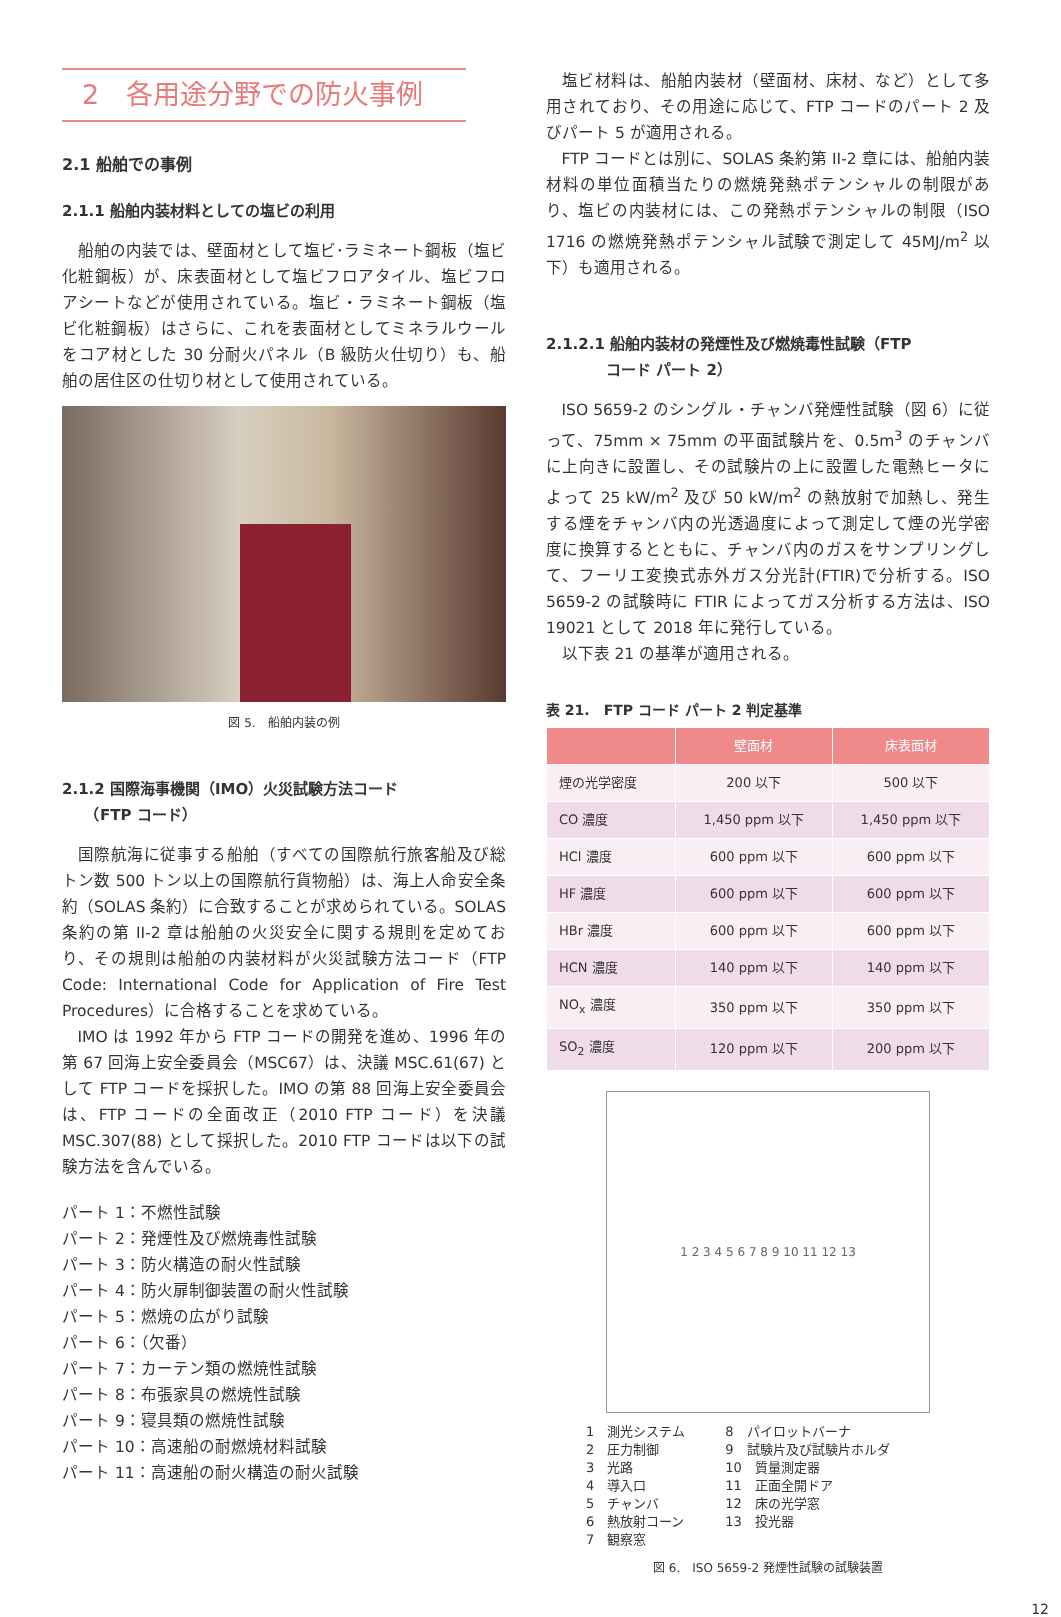2　各用途分野での防火事例
2.1 船舶での事例
2.1.1 船舶内装材料としての塩ビの利用
船舶の内装では、壁面材として塩ビ･ラミネート鋼板（塩ビ化粧鋼板）が、床表面材として塩ビフロアタイル、塩ビフロアシートなどが使用されている。塩ビ・ラミネート鋼板（塩ビ化粧鋼板）はさらに、これを表面材としてミネラルウールをコア材とした 30 分耐火パネル（B 級防火仕切り）も、船舶の居住区の仕切り材として使用されている。
図 5.　船舶内装の例
2.1.2 国際海事機関（IMO）火災試験方法コード
　　（FTP コード）
国際航海に従事する船舶（すべての国際航行旅客船及び総トン数 500 トン以上の国際航行貨物船）は、海上人命安全条約（SOLAS 条約）に合致することが求められている。SOLAS 条約の第 II-2 章は船舶の火災安全に関する規則を定めており、その規則は船舶の内装材料が火災試験方法コード（FTP Code: International Code for Application of Fire Test Procedures）に合格することを求めている。
IMO は 1992 年から FTP コードの開発を進め、1996 年の第 67 回海上安全委員会（MSC67）は、決議 MSC.61(67) として FTP コードを採択した。IMO の第 88 回海上安全委員会は、FTP コードの全面改正（2010 FTP コード）を決議 MSC.307(88) として採択した。2010 FTP コードは以下の試験方法を含んでいる。
パート 1：不燃性試験
パート 2：発煙性及び燃焼毒性試験
パート 3：防火構造の耐火性試験
パート 4：防火扉制御装置の耐火性試験
パート 5：燃焼の広がり試験
パート 6：（欠番）
パート 7：カーテン類の燃焼性試験
パート 8：布張家具の燃焼性試験
パート 9：寝具類の燃焼性試験
パート 10：高速船の耐燃焼材料試験
パート 11：高速船の耐火構造の耐火試験
塩ビ材料は、船舶内装材（壁面材、床材、など）として多用されており、その用途に応じて、FTP コードのパート 2 及びパート 5 が適用される。
FTP コードとは別に、SOLAS 条約第 II-2 章には、船舶内装材料の単位面積当たりの燃焼発熱ポテンシャルの制限があり、塩ビの内装材には、この発熱ポテンシャルの制限（ISO 1716 の燃焼発熱ポテンシャル試験で測定して 45MJ/m<sup>2</sup> 以下）も適用される。
2.1.2.1 船舶内装材の発煙性及び燃焼毒性試験（FTP
　　　　コード パート 2）
ISO 5659-2 のシングル・チャンバ発煙性試験（図 6）に従って、75mm × 75mm の平面試験片を、0.5m<sup>3</sup> のチャンバに上向きに設置し、その試験片の上に設置した電熱ヒータによって 25 kW/m<sup>2</sup> 及び 50 kW/m<sup>2</sup> の熱放射で加熱し、発生する煙をチャンバ内の光透過度によって測定して煙の光学密度に換算するとともに、チャンバ内のガスをサンプリングして、フーリエ変換式赤外ガス分光計(FTIR)で分析する。ISO 5659-2 の試験時に FTIR によってガス分析する方法は、ISO 19021 として 2018 年に発行している。
以下表 21 の基準が適用される。
表 21.　FTP コード パート 2 判定基準
| | 壁面材 | 床表面材 |
| --- | --- | --- |
| 煙の光学密度 | 200 以下 | 500 以下 |
| CO 濃度 | 1,450 ppm 以下 | 1,450 ppm 以下 |
| HCl 濃度 | 600 ppm 以下 | 600 ppm 以下 |
| HF 濃度 | 600 ppm 以下 | 600 ppm 以下 |
| HBr 濃度 | 600 ppm 以下 | 600 ppm 以下 |
| HCN 濃度 | 140 ppm 以下 | 140 ppm 以下 |
| NO<sub>x</sub> 濃度 | 350 ppm 以下 | 350 ppm 以下 |
| SO<sub>2</sub> 濃度 | 120 ppm 以下 | 200 ppm 以下 |
1 2 3 4 5 6 7 8 9 10 11 12 13
1　測光システム
2　圧力制御
3　光路
4　導入口
5　チャンバ
6　熱放射コーン
7　観察窓
8　パイロットバーナ
9　試験片及び試験片ホルダ
10　質量測定器
11　正面全開ドア
12　床の光学窓
13　投光器
図 6.　ISO 5659-2 発煙性試験の試験装置
12